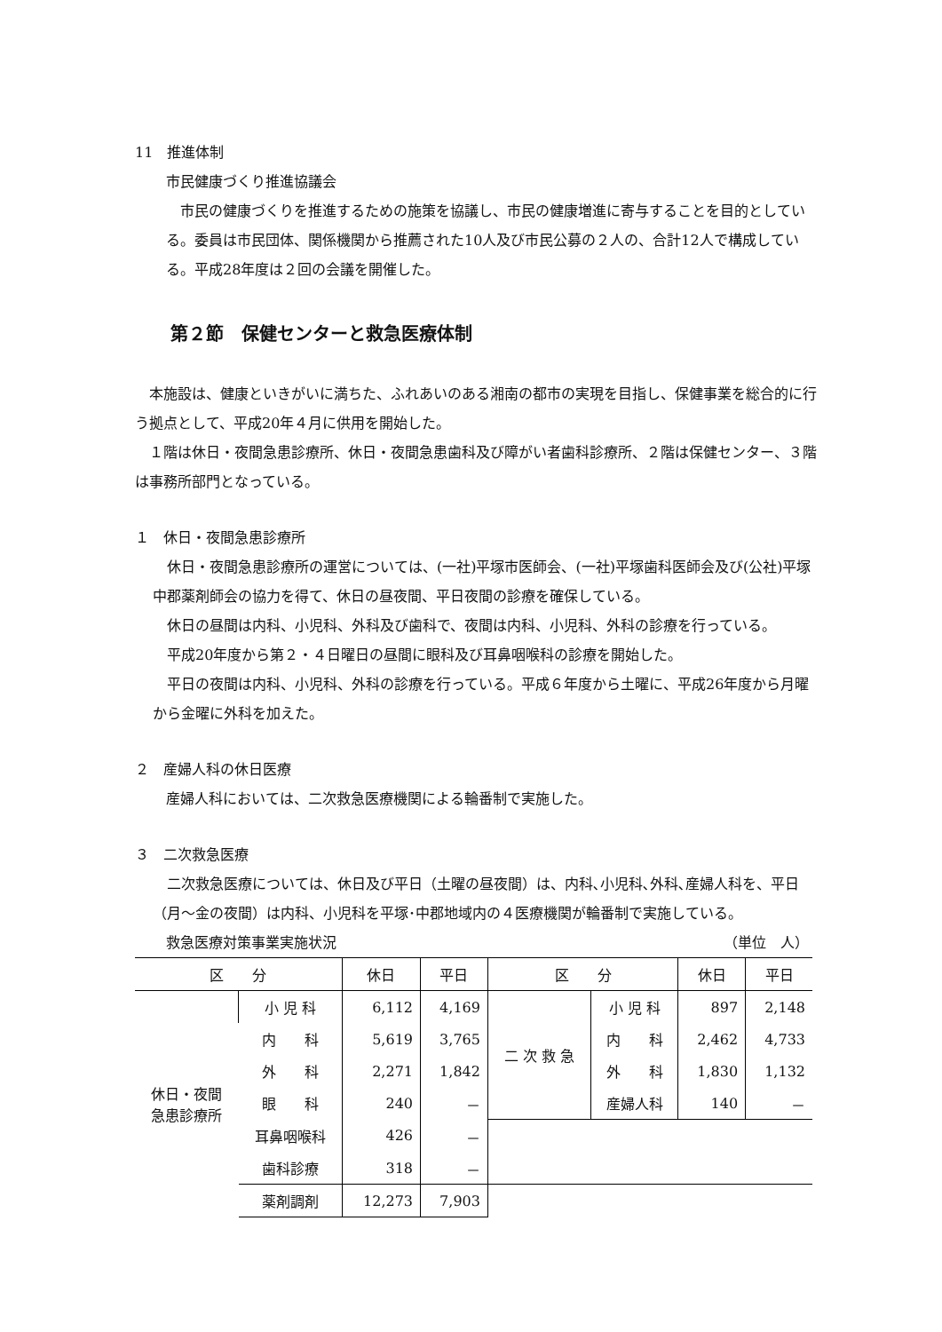11　推進体制
市民健康づくり推進協議会
市民の健康づくりを推進するための施策を協議し、市民の健康増進に寄与することを目的としている。委員は市民団体、関係機関から推薦された10人及び市民公募の２人の、合計12人で構成している。平成28年度は２回の会議を開催した。
第２節　保健センターと救急医療体制
本施設は、健康といきがいに満ちた、ふれあいのある湘南の都市の実現を目指し、保健事業を総合的に行う拠点として、平成20年４月に供用を開始した。
１階は休日・夜間急患診療所、休日・夜間急患歯科及び障がい者歯科診療所、２階は保健センター、３階は事務所部門となっている。
１　休日・夜間急患診療所
休日・夜間急患診療所の運営については、(一社)平塚市医師会、(一社)平塚歯科医師会及び(公社)平塚中郡薬剤師会の協力を得て、休日の昼夜間、平日夜間の診療を確保している。
休日の昼間は内科、小児科、外科及び歯科で、夜間は内科、小児科、外科の診療を行っている。
平成20年度から第２・４日曜日の昼間に眼科及び耳鼻咽喉科の診療を開始した。
平日の夜間は内科、小児科、外科の診療を行っている。平成６年度から土曜に、平成26年度から月曜から金曜に外科を加えた。
２　産婦人科の休日医療
産婦人科においては、二次救急医療機関による輪番制で実施した。
３　二次救急医療
二次救急医療については、休日及び平日（土曜の昼夜間）は、内科､小児科､外科､産婦人科を、平日（月～金の夜間）は内科、小児科を平塚･中郡地域内の４医療機関が輪番制で実施している。
救急医療対策事業実施状況 （単位　人）
| 区 分 | | 休日 | 平日 | 区 分 | | 休日 | 平日 |
| --- | --- | --- | --- | --- | --- | --- | --- |
| 休日・夜間 急患診療所 | 小 児 科 | 6,112 | 4,169 | 二 次 救 急 | 小 児 科 | 897 | 2,148 |
| | 内 科 | 5,619 | 3,765 | | 内 科 | 2,462 | 4,733 |
| | 外 科 | 2,271 | 1,842 | | 外 科 | 1,830 | 1,132 |
| | 眼 科 | 240 | － | | 産婦人科 | 140 | － |
| | 耳鼻咽喉科 | 426 | － | | | | |
| | 歯科診療 | 318 | － | | | | |
| | 薬剤調剤 | 12,273 | 7,903 | | | | |